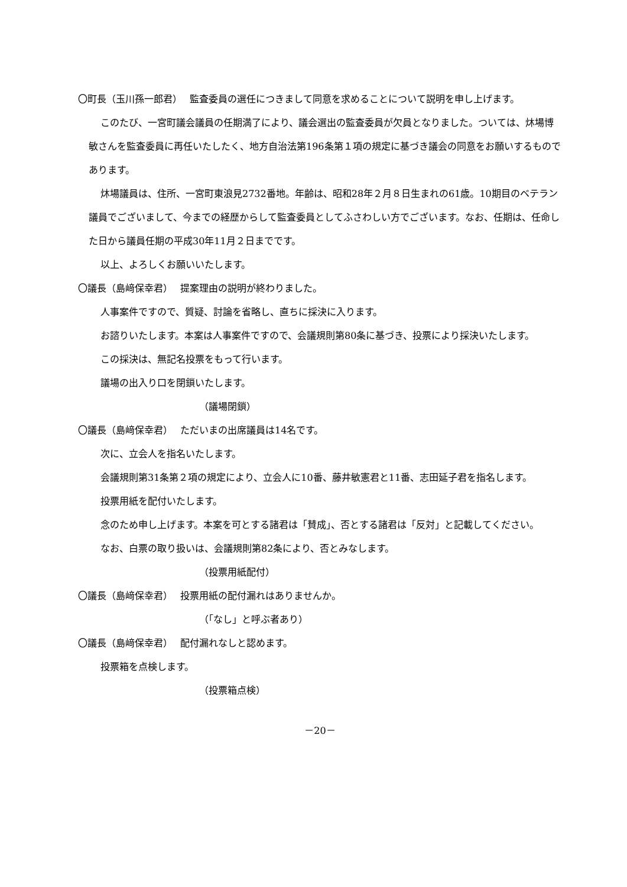〇町長（玉川孫一郎君）　 監査委員の選任につきまして同意を求めることについて説明を申し上げます。
このたび、一宮町議会議員の任期満了により、議会選出の監査委員が欠員となりました。ついては、炑場博敏さんを監査委員に再任いたしたく、地方自治法第196条第１項の規定に基づき議会の同意をお願いするものであります。
炑場議員は、住所、一宮町東浪見2732番地。年齢は、昭和28年２月８日生まれの61歳。10期目のベテラン議員でございまして、今までの経歴からして監査委員としてふさわしい方でございます。なお、任期は、任命した日から議員任期の平成30年11月２日までです。
以上、よろしくお願いいたします。
〇議長（島﨑保幸君）　 提案理由の説明が終わりました。
人事案件ですので、質疑、討論を省略し、直ちに採決に入ります。
お諮りいたします。本案は人事案件ですので、会議規則第80条に基づき、投票により採決いたします。
この採決は、無記名投票をもって行います。
議場の出入り口を閉鎖いたします。
（議場閉鎖）
〇議長（島﨑保幸君）　 ただいまの出席議員は14名です。
次に、立会人を指名いたします。
会議規則第31条第２項の規定により、立会人に10番、藤井敏憲君と11番、志田延子君を指名します。
投票用紙を配付いたします。
念のため申し上げます。本案を可とする諸君は「賛成」、否とする諸君は「反対」と記載してください。
なお、白票の取り扱いは、会議規則第82条により、否とみなします。
（投票用紙配付）
〇議長（島﨑保幸君）　 投票用紙の配付漏れはありませんか。
（「なし」と呼ぶ者あり）
〇議長（島﨑保幸君）　 配付漏れなしと認めます。
投票箱を点検します。
（投票箱点検）
－20－